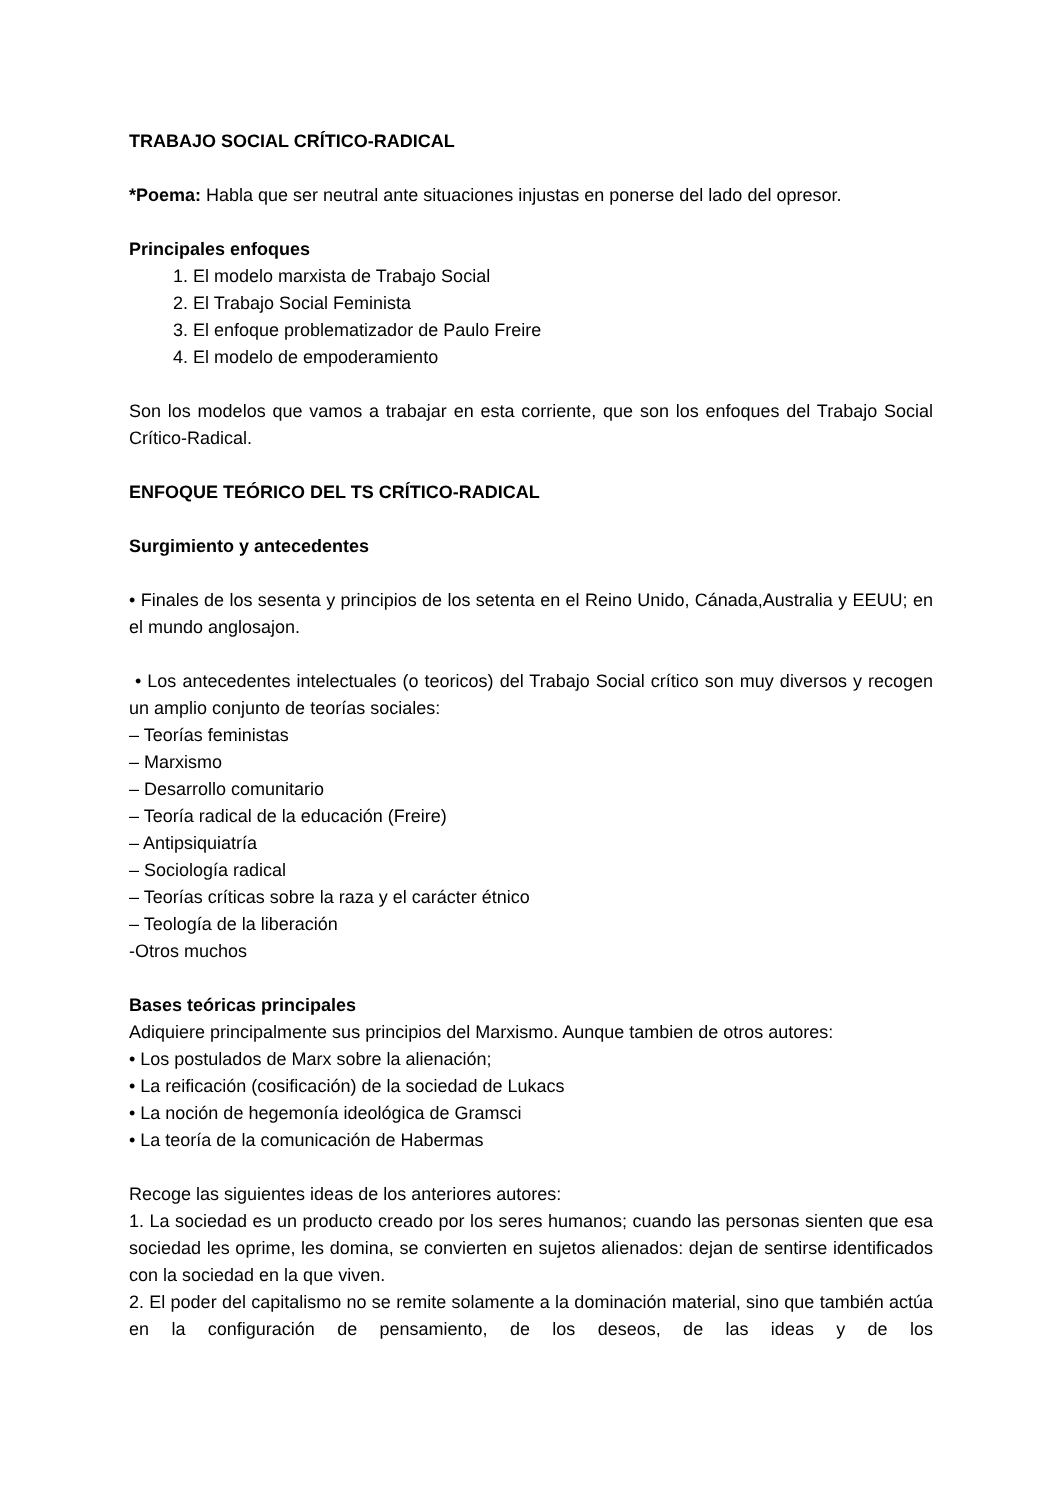TRABAJO SOCIAL CRÍTICO-RADICAL
*Poema: Habla que ser neutral ante situaciones injustas en ponerse del lado del opresor.
Principales enfoques
1. El modelo marxista de Trabajo Social
2. El Trabajo Social Feminista
3. El enfoque problematizador de Paulo Freire
4. El modelo de empoderamiento
Son los modelos que vamos a trabajar en esta corriente, que son los enfoques del Trabajo Social Crítico-Radical.
ENFOQUE TEÓRICO DEL TS CRÍTICO-RADICAL
Surgimiento y antecedentes
• Finales de los sesenta y principios de los setenta en el Reino Unido, Cánada,Australia y EEUU; en el mundo anglosajon.
• Los antecedentes intelectuales (o teoricos) del Trabajo Social crítico son muy diversos y recogen un amplio conjunto de teorías sociales:
– Teorías feministas
– Marxismo
– Desarrollo comunitario
– Teoría radical de la educación (Freire)
– Antipsiquiatría
– Sociología radical
– Teorías críticas sobre la raza y el carácter étnico
– Teología de la liberación
-Otros muchos
Bases teóricas principales
Adiquiere principalmente sus principios del Marxismo. Aunque tambien de otros autores:
• Los postulados de Marx sobre la alienación;
• La reificación (cosificación) de la sociedad de Lukacs
• La noción de hegemonía ideológica de Gramsci
• La teoría de la comunicación de Habermas
Recoge las siguientes ideas de los anteriores autores:
1. La sociedad es un producto creado por los seres humanos; cuando las personas sienten que esa sociedad les oprime, les domina, se convierten en sujetos alienados: dejan de sentirse identificados con la sociedad en la que viven.
2. El poder del capitalismo no se remite solamente a la dominación material, sino que también actúa en la configuración de pensamiento, de los deseos, de las ideas y de los